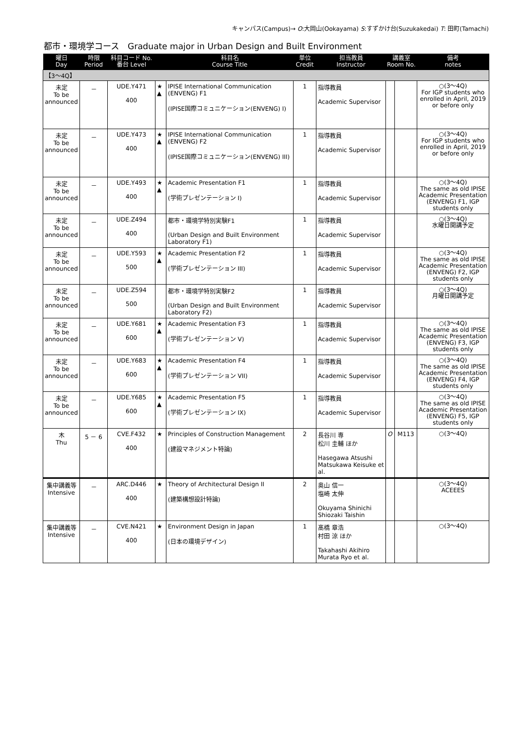キャンパス(Campus)→ O:大岡山(Ookayama) S:すずかけ台(Suzukakedai) T: 田町(Tamachi)
都市・環境学コース　Graduate major in Urban Design and Built Environment
| 曜日 Day | 時限 Period | 科目コード No. 番台 Level | | 科目名 Course Title | 単位 Credit | 担当教員 Instructor | 講義室 Room No. | | 備考 notes |
| --- | --- | --- | --- | --- | --- | --- | --- | --- | --- |
| 【3～4Q】 | | | | | | | | | |
| 未定 To be announced | － | UDE.Y471 400 | ★ ▲ | IPISE International Communication (ENVENG) F1 (IPISE国際コミュニケーション(ENVENG) I) | 1 | 指導教員 Academic Supervisor | | | ○(3～4Q) For IGP students who enrolled in April, 2019 or before only |
| 未定 To be announced | － | UDE.Y473 400 | ★ ▲ | IPISE International Communication (ENVENG) F2 (IPISE国際コミュニケーション(ENVENG) III) | 1 | 指導教員 Academic Supervisor | | | ○(3～4Q) For IGP students who enrolled in April, 2019 or before only |
| 未定 To be announced | － | UDE.Y493 400 | ★ ▲ | Academic Presentation F1 (学術プレゼンテーション I) | 1 | 指導教員 Academic Supervisor | | | ○(3～4Q) The same as old IPISE Academic Presentation (ENVENG) F1, IGP students only |
| 未定 To be announced | － | UDE.Z494 400 | | 都市・環境学特別実験F1 (Urban Design and Built Environment Laboratory F1) | 1 | 指導教員 Academic Supervisor | | | ○(3～4Q) 水曜日開講予定 |
| 未定 To be announced | － | UDE.Y593 500 | ★ ▲ | Academic Presentation F2 (学術プレゼンテーション III) | 1 | 指導教員 Academic Supervisor | | | ○(3～4Q) The same as old IPISE Academic Presentation (ENVENG) F2, IGP students only |
| 未定 To be announced | － | UDE.Z594 500 | | 都市・環境学特別実験F2 (Urban Design and Built Environment Laboratory F2) | 1 | 指導教員 Academic Supervisor | | | ○(3～4Q) 月曜日開講予定 |
| 未定 To be announced | － | UDE.Y681 600 | ★ ▲ | Academic Presentation F3 (学術プレゼンテーション V) | 1 | 指導教員 Academic Supervisor | | | ○(3～4Q) The same as old IPISE Academic Presentation (ENVENG) F3, IGP students only |
| 未定 To be announced | － | UDE.Y683 600 | ★ ▲ | Academic Presentation F4 (学術プレゼンテーション VII) | 1 | 指導教員 Academic Supervisor | | | ○(3～4Q) The same as old IPISE Academic Presentation (ENVENG) F4, IGP students only |
| 未定 To be announced | － | UDE.Y685 600 | ★ ▲ | Academic Presentation F5 (学術プレゼンテーション IX) | 1 | 指導教員 Academic Supervisor | | | ○(3～4Q) The same as old IPISE Academic Presentation (ENVENG) F5, IGP students only |
| 木 Thu | 5 － 6 | CVE.F432 400 | ★ | Principles of Construction Management (建設マネジメント特論) | 2 | 長谷川 専 松川 圭輔 ほか Hasegawa Atsushi Matsukawa Keisuke et al. | O | M113 | ○(3～4Q) |
| 集中講義等 Intensive | － | ARC.D446 400 | ★ | Theory of Architectural Design II (建築構想設計特論) | 2 | 奥山 信一 塩崎 太伸 Okuyama Shinichi Shiozaki Taishin | | | ○(3～4Q) ACEEES |
| 集中講義等 Intensive | － | CVE.N421 400 | ★ | Environment Design in Japan (日本の環境デザイン) | 1 | 髙橋 章浩 村田 涼 ほか Takahashi Akihiro Murata Ryo et al. | | | ○(3～4Q) |